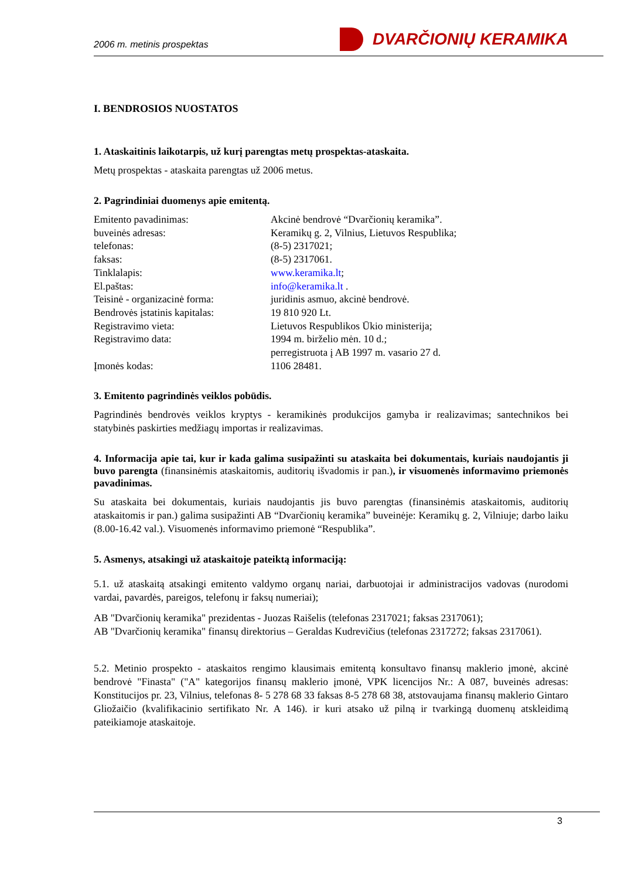2006 m. metinis prospektas
DVARČIONIŲ KERAMIKA
I. BENDROSIOS NUOSTATOS
1. Ataskaitinis laikotarpis, už kurį parengtas metų prospektas-ataskaita.
Metų prospektas - ataskaita parengtas už 2006 metus.
2. Pagrindiniai duomenys apie emitentą.
| Emitento pavadinimas: | Akcinė bendrovė “Dvarčionių keramika”. |
| buveinės adresas: | Keramikų g. 2, Vilnius, Lietuvos Respublika; |
| telefonas: | (8-5) 2317021; |
| faksas: | (8-5) 2317061. |
| Tinklalapis: | www.keramika.lt ; |
| El.paštas: | info@keramika.lt . |
| Teisinė - organizacinė forma: | juridinis asmuo, akcinė bendrovė. |
| Bendrovės įstatinis kapitalas: | 19 810 920 Lt. |
| Registravimo vieta: | Lietuvos Respublikos Ūkio ministerija; |
| Registravimo data: | 1994 m. birželio mėn. 10 d.; perregistruota į AB 1997 m. vasario 27 d. |
| Įmonės kodas: | 1106 28481. |
3. Emitento pagrindinės veiklos pobūdis.
Pagrindinės bendrovės veiklos kryptys - keramikinės produkcijos gamyba ir realizavimas; santechnikos bei statybinės paskirties medžiagų importas ir realizavimas.
4. Informacija apie tai, kur ir kada galima susipažinti su ataskaita bei dokumentais, kuriais naudojantis ji buvo parengta (finansinėmis ataskaitomis, auditorių išvadomis ir pan.), ir visuomenės informavimo priemonės pavadinimas.
Su ataskaita bei dokumentais, kuriais naudojantis jis buvo parengtas (finansinėmis ataskaitomis, auditorių ataskaitomis ir pan.) galima susipažinti AB “Dvarčionių keramika” buveinėje: Keramikų g. 2, Vilniuje; darbo laiku (8.00-16.42 val.). Visuomenės informavimo priemonė “Respublika”.
5. Asmenys, atsakingi už ataskaitoje pateiktą informaciją:
5.1. už ataskaitą atsakingi emitento valdymo organų nariai, darbuotojai ir administracijos vadovas (nurodomi vardai, pavardės, pareigos, telefonų ir faksų numeriai);
AB "Dvarčionių keramika" prezidentas - Juozas Raišelis (telefonas 2317021; faksas 2317061);
AB "Dvarčionių keramika" finansų direktorius – Geraldas Kudrevičius (telefonas 2317272; faksas 2317061).
5.2. Metinio prospekto - ataskaitos rengimo klausimais emitentą konsultavo finansų maklerio įmonė, akcinė bendrovė "Finasta" ("A" kategorijos finansų maklerio įmonė, VPK licencijos Nr.: A 087, buveinės adresas: Konstitucijos pr. 23, Vilnius, telefonas 8- 5 278 68 33 faksas 8-5 278 68 38, atstovaujama finansų maklerio Gintaro Gliožaičio (kvalifikacinio sertifikato Nr. A 146). ir kuri atsako už pilną ir tvarkingą duomenų atskleidimą pateikiamoje ataskaitoje.
3